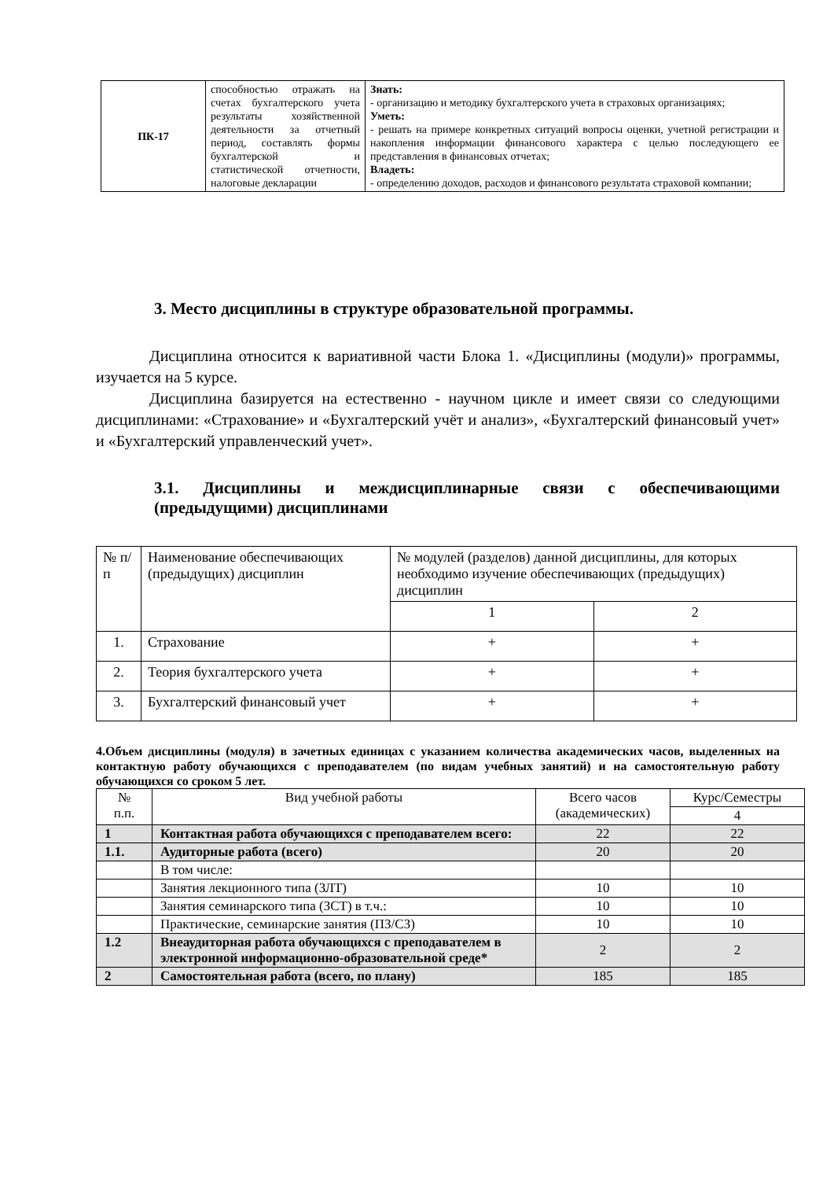| ПК-17 | способностью отражать на счетах бухгалтерского учета результаты хозяйственной деятельности за отчетный период, составлять формы бухгалтерской и статистической отчетности, налоговые декларации | Знать: - организацию и методику бухгалтерского учета в страховых организациях; Уметь: - решать на примере конкретных ситуаций вопросы оценки, учетной регистрации и накопления информации финансового характера с целью последующего ее представления в финансовых отчетах; Владеть: - определению доходов, расходов и финансового результата страховой компании; |
3. Место дисциплины в структуре образовательной программы.
Дисциплина относится к вариативной части Блока 1. «Дисциплины (модули)» программы, изучается на 5 курсе.
Дисциплина базируется на естественно - научном цикле и имеет связи со следующими дисциплинами: «Страхование» и «Бухгалтерский учёт и анализ», «Бухгалтерский финансовый учет» и «Бухгалтерский управленческий учет».
3.1. Дисциплины и междисциплинарные связи с обеспечивающими (предыдущими) дисциплинами
| № п/п | Наименование обеспечивающих (предыдущих) дисциплин | № модулей (разделов) данной дисциплины, для которых необходимо изучение обеспечивающих (предыдущих) дисциплин | |
| | | 1 | 2 |
| 1. | Страхование | + | + |
| 2. | Теория бухгалтерского учета | + | + |
| 3. | Бухгалтерский финансовый учет | + | + |
4.Объем дисциплины (модуля) в зачетных единицах с указанием количества академических часов, выделенных на контактную работу обучающихся с преподавателем (по видам учебных занятий) и на самостоятельную работу обучающихся со сроком 5 лет.
| № п.п. | Вид учебной работы | Всего часов (академических) | Курс/Семестры |
| | | | 4 |
| 1 | Контактная работа обучающихся с преподавателем всего: | 22 | 22 |
| 1.1. | Аудиторные работа (всего) | 20 | 20 |
| | В том числе: | | |
| | Занятия лекционного типа (ЗЛТ) | 10 | 10 |
| | Занятия семинарского типа (ЗСТ) в т.ч.: | 10 | 10 |
| | Практические, семинарские занятия (ПЗ/СЗ) | 10 | 10 |
| 1.2 | Внеаудиторная работа обучающихся с преподавателем в электронной информационно-образовательной среде* | 2 | 2 |
| 2 | Самостоятельная работа (всего, по плану) | 185 | 185 |